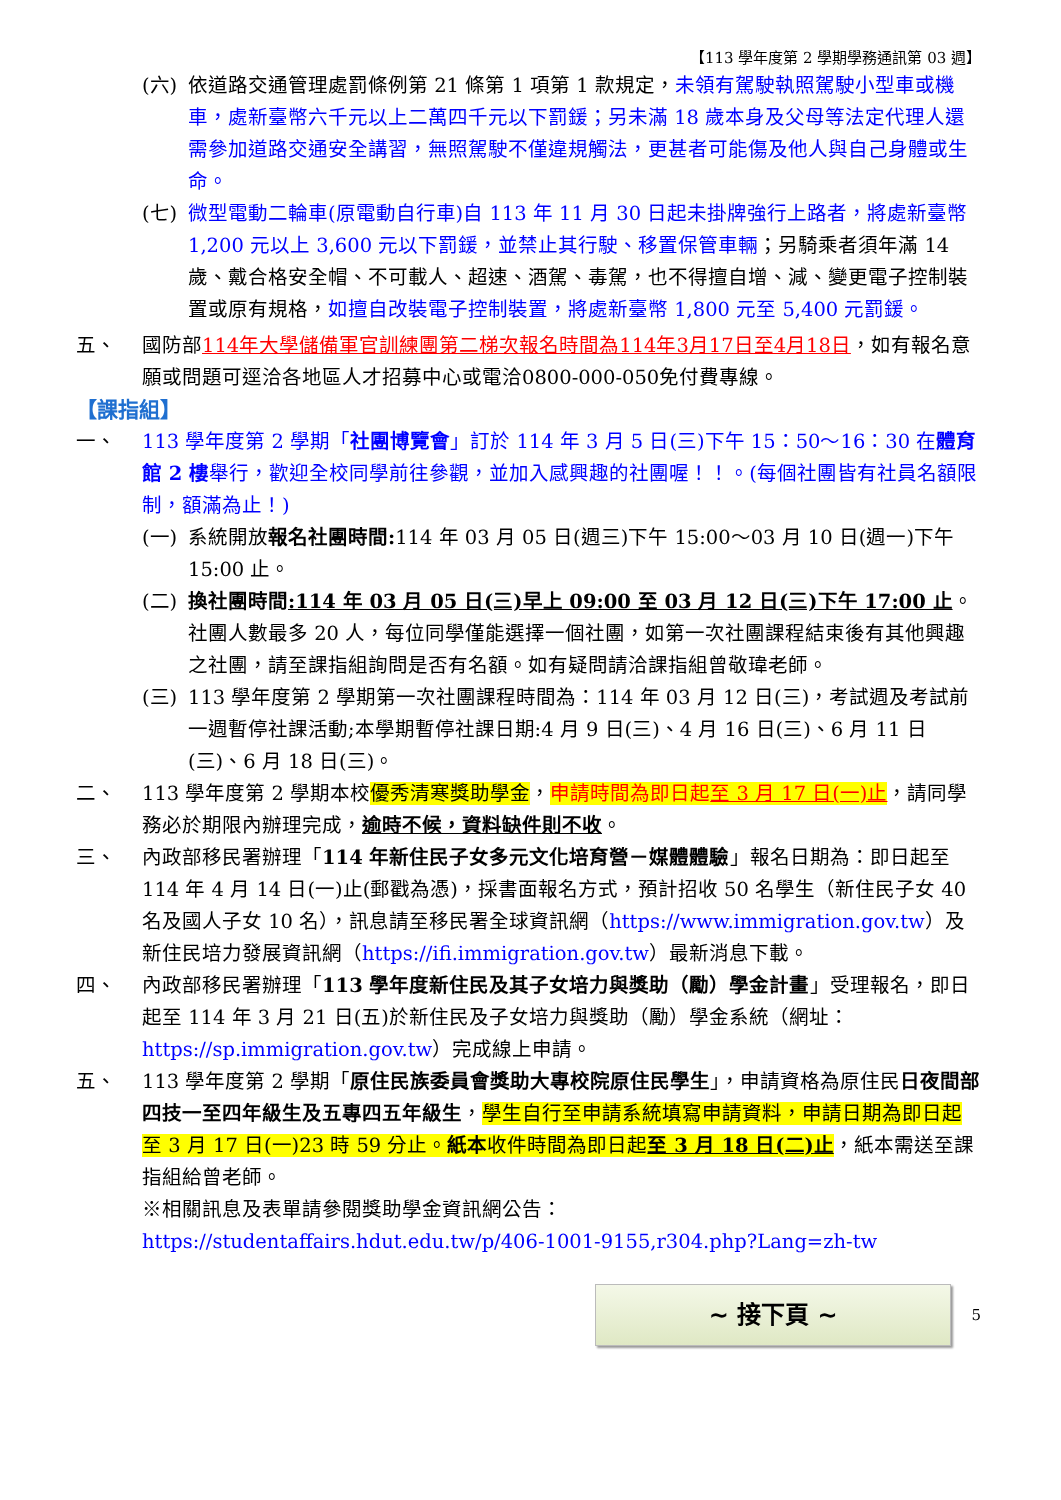【113 學年度第 2 學期學務通訊第 03 週】
(六) 依道路交通管理處罰條例第 21 條第 1 項第 1 款規定，未領有駕駛執照駕駛小型車或機車，處新臺幣六千元以上二萬四千元以下罰鍰；另未滿 18 歲本身及父母等法定代理人還需參加道路交通安全講習，無照駕駛不僅違規觸法，更甚者可能傷及他人與自己身體或生命。
(七) 微型電動二輪車(原電動自行車)自 113 年 11 月 30 日起未掛牌強行上路者，將處新臺幣 1,200 元以上 3,600 元以下罰鍰，並禁止其行駛、移置保管車輛；另騎乘者須年滿 14 歲、戴合格安全帽、不可載人、超速、酒駕、毒駕，也不得擅自增、減、變更電子控制裝置或原有規格，如擅自改裝電子控制裝置，將處新臺幣 1,800 元至 5,400 元罰鍰。
五、 國防部114年大學儲備軍官訓練團第二梯次報名時間為114年3月17日至4月18日，如有報名意願或問題可逕洽各地區人才招募中心或電洽0800-000-050免付費專線。
【課指組】
一、 113 學年度第 2 學期「社團博覽會」訂於 114 年 3 月 5 日(三)下午 15：50～16：30 在體育館 2 樓舉行，歡迎全校同學前往參觀，並加入感興趣的社團喔！！。(每個社團皆有社員名額限制，額滿為止！)
(一) 系統開放報名社團時間: 114 年 03 月 05 日(週三)下午 15:00～03 月 10 日(週一)下午 15:00 止。
(二) 換社團時間:114 年 03 月 05 日(三)早上 09:00 至 03 月 12 日(三)下午 17:00 止。社團人數最多 20 人，每位同學僅能選擇一個社團，如第一次社團課程結束後有其他興趣之社團，請至課指組詢問是否有名額。如有疑問請洽課指組曾敬瑋老師。
(三) 113 學年度第 2 學期第一次社團課程時間為：114 年 03 月 12 日(三)，考試週及考試前一週暫停社課活動;本學期暫停社課日期:4 月 9 日(三)、4 月 16 日(三)、6 月 11 日(三)、6 月 18 日(三)。
二、 113 學年度第 2 學期本校優秀清寒獎助學金，申請時間為即日起至 3 月 17 日(一)止，請同學務必於期限內辦理完成，逾時不候，資料缺件則不收。
三、 內政部移民署辦理「114 年新住民子女多元文化培育營－媒體體驗」報名日期為：即日起至 114 年 4 月 14 日(一)止(郵戳為憑)，採書面報名方式，預計招收 50 名學生（新住民子女 40 名及國人子女 10 名），訊息請至移民署全球資訊網（https://www.immigration.gov.tw）及新住民培力發展資訊網（https://ifi.immigration.gov.tw）最新消息下載。
四、 內政部移民署辦理「113 學年度新住民及其子女培力與獎助（勵）學金計畫」受理報名，即日起至 114 年 3 月 21 日(五)於新住民及子女培力與獎助（勵）學金系統（網址：https://sp.immigration.gov.tw）完成線上申請。
五、 113 學年度第 2 學期「原住民族委員會獎助大專校院原住民學生」，申請資格為原住民日夜間部四技一至四年級生及五專四五年級生，學生自行至申請系統填寫申請資料，申請日期為即日起至 3 月 17 日(一)23 時 59 分止。紙本收件時間為即日起至 3 月 18 日(二)止，紙本需送至課指組給曾老師。
※相關訊息及表單請參閱獎助學金資訊網公告：
https://studentaffairs.hdut.edu.tw/p/406-1001-9155,r304.php?Lang=zh-tw
~ 接下頁 ~
5